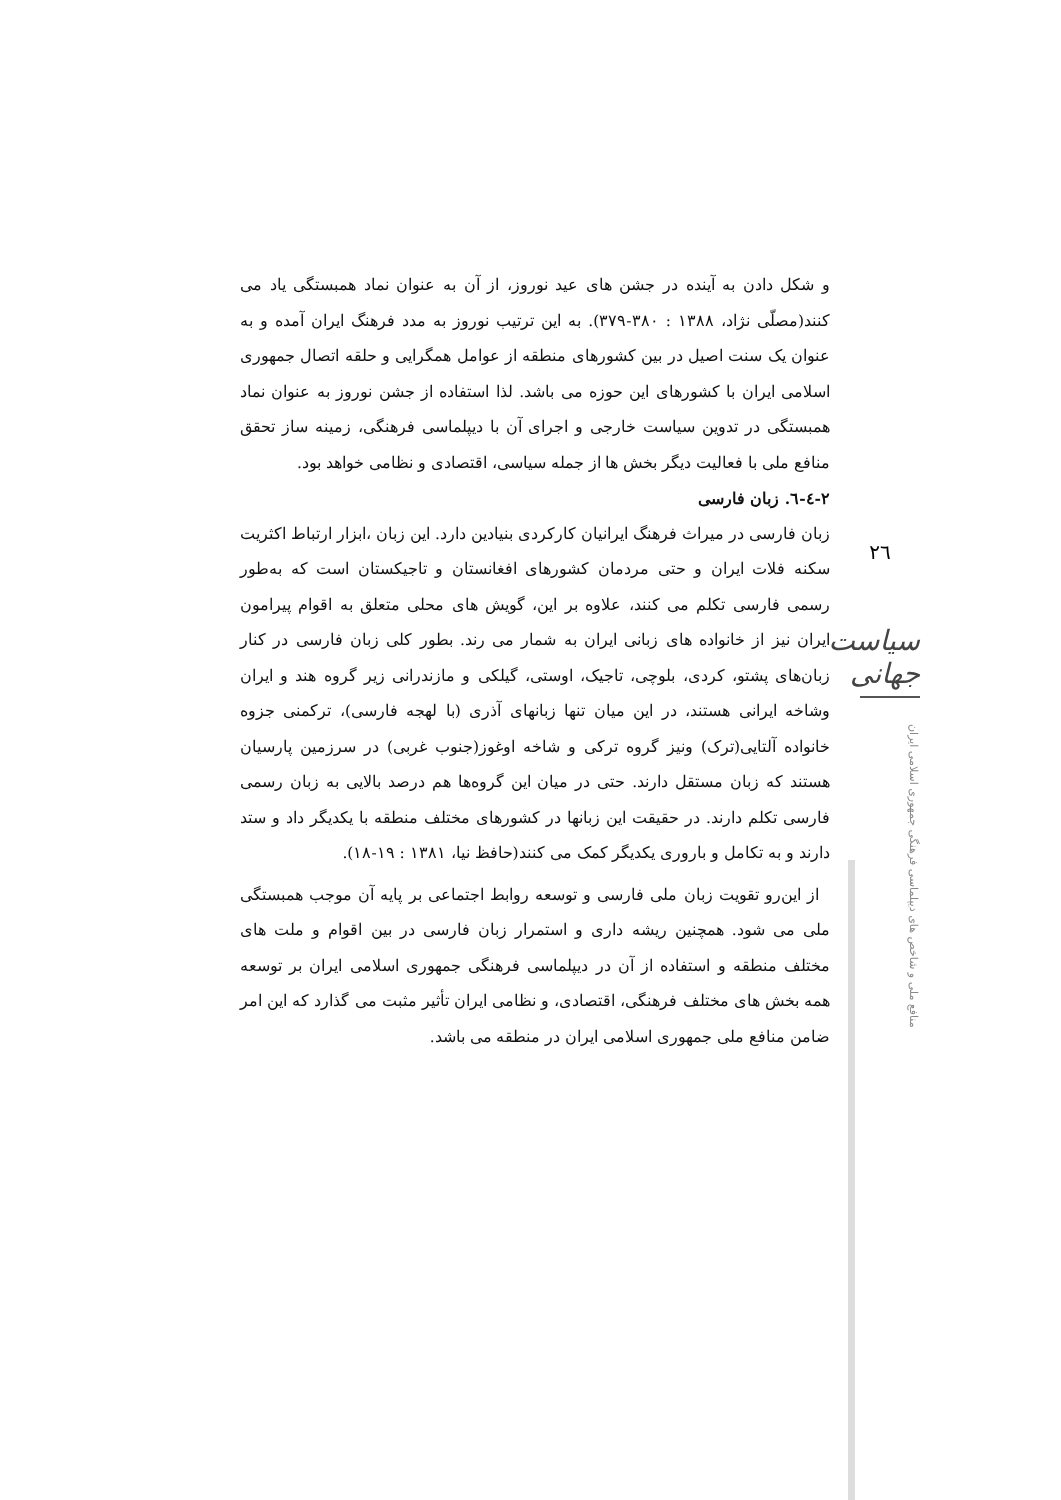و شکل دادن به آینده در جشن های عید نوروز، از آن به عنوان نماد همبستگی یاد می کنند(مصلّی نژاد، ۱۳۸۸ : ۳۸۰-۳۷۹). به این ترتیب نوروز به مدد فرهنگ ایران آمده و به عنوان یک سنت اصیل در بین کشورهای منطقه از عوامل همگرایی و حلقه اتصال جمهوری اسلامی ایران با کشورهای این حوزه می باشد. لذا استفاده از جشن نوروز به عنوان نماد همبستگی در تدوین سیاست خارجی و اجرای آن با دیپلماسی فرهنگی، زمینه ساز تحقق منافع ملی با فعالیت دیگر بخش ها از جمله سیاسی، اقتصادی و نظامی خواهد بود.
۲-٤-٦. زبان فارسی
زبان فارسی در میراث فرهنگ ایرانیان کارکردی بنیادین دارد. این زبان ،ابزار ارتباط اکثریت سکنه فلات ایران و حتی مردمان کشورهای افغانستان و تاجیکستان است که به‌طور رسمی فارسی تکلم می کنند، علاوه بر این، گویش های محلی متعلق به اقوام پیرامون ایران نیز از خانواده های زبانی ایران به شمار می رند. بطور کلی زبان فارسی در کنار زبان‌های پشتو، کردی، بلوچی، تاجیک، اوستی، گیلکی و مازندرانی زیر گروه هند و ایران وشاخه ایرانی هستند، در این میان تنها زبانهای آذری (با لهجه فارسی)، ترکمنی جزوه خانواده آلتایی(ترک) ونیز گروه ترکی و شاخه اوغوز(جنوب غربی) در سرزمین پارسیان هستند که زبان مستقل دارند. حتی در میان این گروه‌ها هم درصد بالایی به زبان رسمی فارسی تکلم دارند. در حقیقت این زبانها در کشورهای مختلف منطقه با یکدیگر داد و ستد دارند و به تکامل و باروری یکدیگر کمک می کنند(حافظ نیا، ۱۳۸۱ : ۱۹-۱۸).
از این‌رو تقویت زبان ملی فارسی و توسعه روابط اجتماعی بر پایه آن موجب همبستگی ملی می شود. همچنین ریشه داری و استمرار زبان فارسی در بین اقوام و ملت های مختلف منطقه و استفاده از آن در دیپلماسی فرهنگی جمهوری اسلامی ایران بر توسعه همه بخش های مختلف فرهنگی، اقتصادی، و نظامی ایران تأثیر مثبت می گذارد که این امر ضامن منافع ملی جمهوری اسلامی ایران در منطقه می باشد.
۲٦
سیاست جهانی
منافع ملی و شاخص های دیپلماسی فرهنگی جمهوری اسلامی ایران